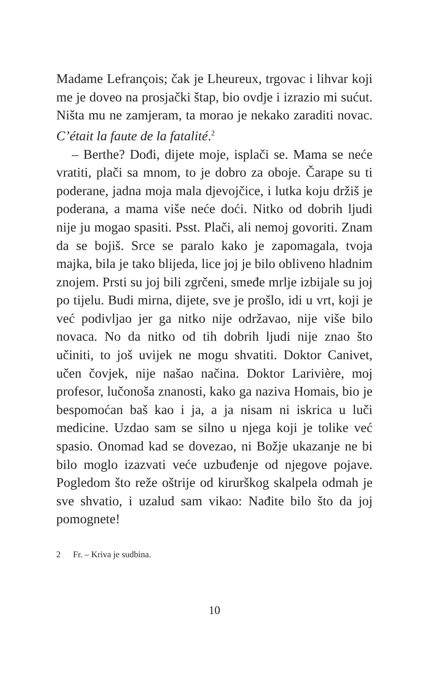Madame Lefrançois; čak je Lheureux, trgovac i lihvar koji me je doveo na prosjački štap, bio ovdje i izrazio mi sućut. Ništa mu ne zamjeram, ta morao je nekako zaraditi novac. C’était la faute de la fatalité.<sup>2</sup>
– Berthe? Dođi, dijete moje, isplači se. Mama se neće vratiti, plači sa mnom, to je dobro za oboje. Čarape su ti poderane, jadna moja mala djevojčice, i lutka koju držiš je poderana, a mama više neće doći. Nitko od dobrih ljudi nije ju mogao spasiti. Psst. Plači, ali nemoj govoriti. Znam da se bojiš. Srce se paralo kako je zapomagala, tvoja majka, bila je tako blijeda, lice joj je bilo obliveno hladnim znojem. Prsti su joj bili zgrčeni, smeđe mrlje izbijale su joj po tijelu. Budi mirna, dijete, sve je prošlo, idi u vrt, koji je već podivljao jer ga nitko nije održavao, nije više bilo novaca. No da nitko od tih dobrih ljudi nije znao što učiniti, to još uvijek ne mogu shvatiti. Doktor Canivet, učen čovjek, nije našao načina. Doktor Larivière, moj profesor, lučonoša znanosti, kako ga naziva Homais, bio je bespomoćan baš kao i ja, a ja nisam ni iskrica u luči medicine. Uzdao sam se silno u njega koji je tolike već spasio. Onomad kad se dovezao, ni Božje ukazanje ne bi bilo moglo izazvati veće uzbuđenje od njegove pojave. Pogledom što reže oštrije od kirurškog skalpela odmah je sve shvatio, i uzalud sam vikao: Nađite bilo što da joj pomognete!
2 Fr. – Kriva je sudbina.
10